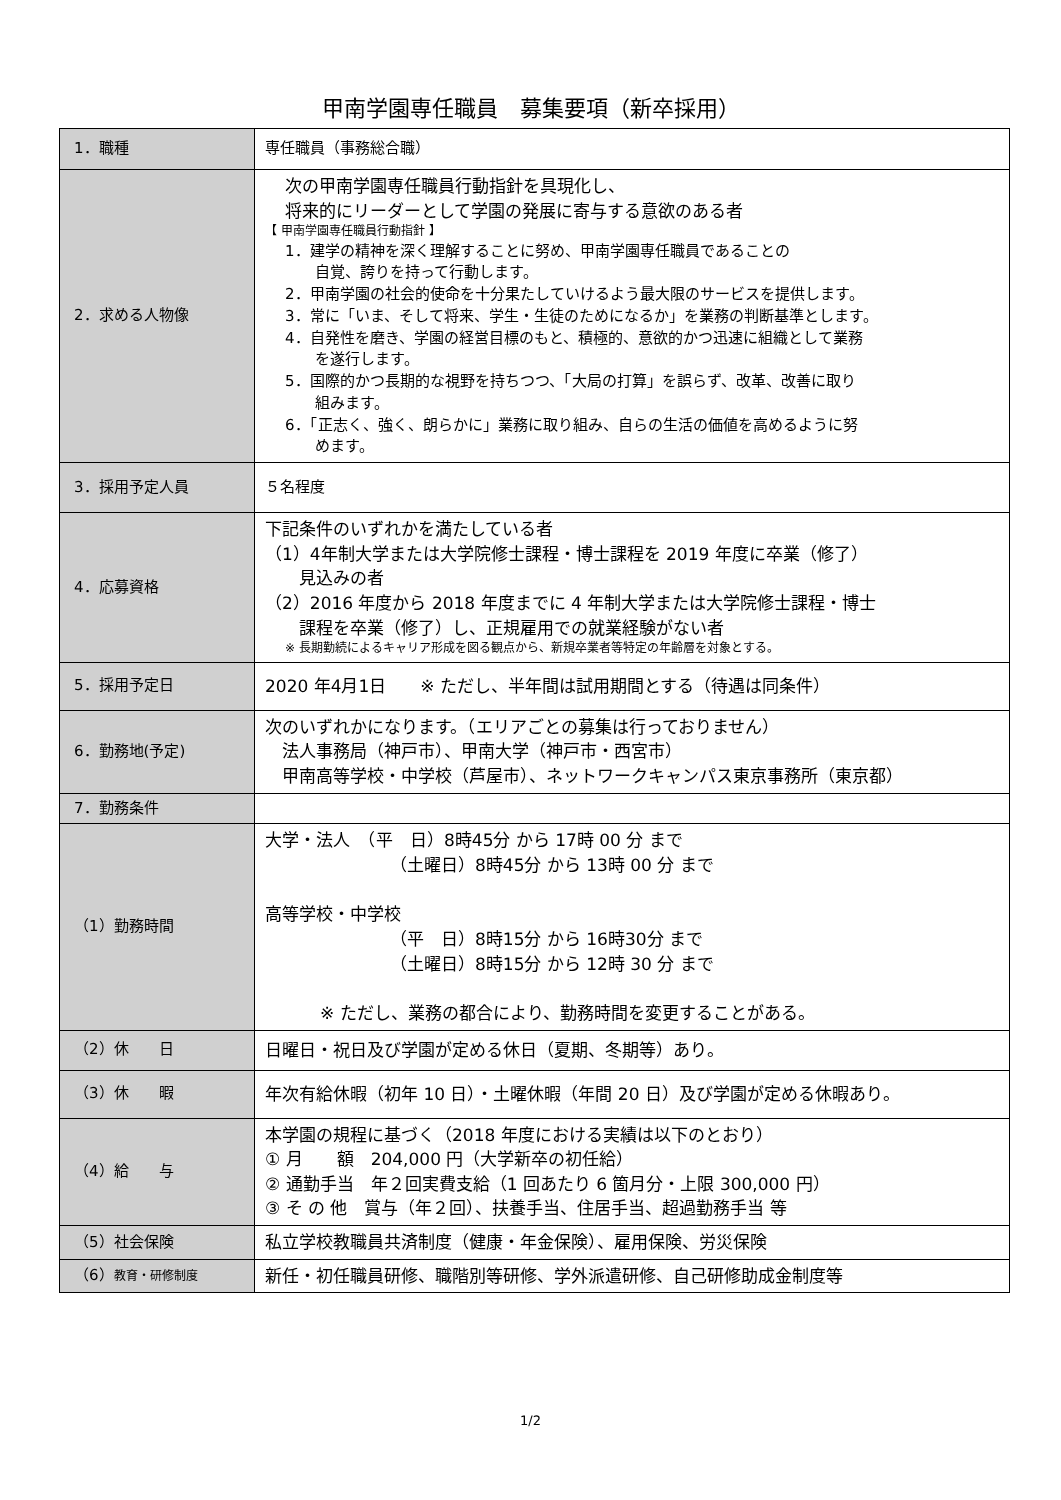甲南学園専任職員　募集要項（新卒採用）
| 1．職種 | 専任職員（事務総合職） |
| 2．求める人物像 | 次の甲南学園専任職員行動指針を具現化し、 将来的にリーダーとして学園の発展に寄与する意欲のある者 【 甲南学園専任職員行動指針 】 1．建学の精神を深く理解することに努め、甲南学園専任職員であることの 自覚、誇りを持って行動します。 2．甲南学園の社会的使命を十分果たしていけるよう最大限のサービスを提供します。 3．常に「いま、そして将来、学生・生徒のためになるか」を業務の判断基準とします。 4．自発性を磨き、学園の経営目標のもと、積極的、意欲的かつ迅速に組織として業務 を遂行します。 5．国際的かつ長期的な視野を持ちつつ、「大局の打算」を誤らず、改革、改善に取り 組みます。 6．「正志く、強く、朗らかに」業務に取り組み、自らの生活の価値を高めるように努 めます。 |
| 3．採用予定人員 | ５名程度 |
| 4．応募資格 | 下記条件のいずれかを満たしている者 （1）4年制大学または大学院修士課程・博士課程を 2019 年度に卒業（修了） 見込みの者 （2）2016 年度から 2018 年度までに 4 年制大学または大学院修士課程・博士 課程を卒業（修了）し、正規雇用での就業経験がない者 ※ 長期勤続によるキャリア形成を図る観点から、新規卒業者等特定の年齢層を対象とする。 |
| 5．採用予定日 | 2020 年4月1日 ※ ただし、半年間は試用期間とする（待遇は同条件） |
| 6．勤務地(予定) | 次のいずれかになります。（エリアごとの募集は行っておりません） 法人事務局（神戸市）、甲南大学（神戸市・西宮市） 甲南高等学校・中学校（芦屋市）、ネットワークキャンパス東京事務所（東京都） |
| 7．勤務条件 | |
| （1）勤務時間 | 大学・法人 （平 日）8時45分 から 17時 00 分 まで （土曜日）8時45分 から 13時 00 分 まで 高等学校・中学校 （平 日）8時15分 から 16時30分 まで （土曜日）8時15分 から 12時 30 分 まで ※ ただし、業務の都合により、勤務時間を変更することがある。 |
| （2）休 日 | 日曜日・祝日及び学園が定める休日（夏期、冬期等）あり。 |
| （3）休 暇 | 年次有給休暇（初年 10 日）・土曜休暇（年間 20 日）及び学園が定める休暇あり。 |
| （4）給 与 | 本学園の規程に基づく（2018 年度における実績は以下のとおり） ① 月 額 204,000 円（大学新卒の初任給） ② 通勤手当 年２回実費支給（1 回あたり 6 箇月分・上限 300,000 円） ③ そ の 他 賞与（年２回）、扶養手当、住居手当、超過勤務手当 等 |
| （5）社会保険 | 私立学校教職員共済制度（健康・年金保険）、雇用保険、労災保険 |
| （6） 教育・研修制度 | 新任・初任職員研修、職階別等研修、学外派遣研修、自己研修助成金制度等 |
1/2